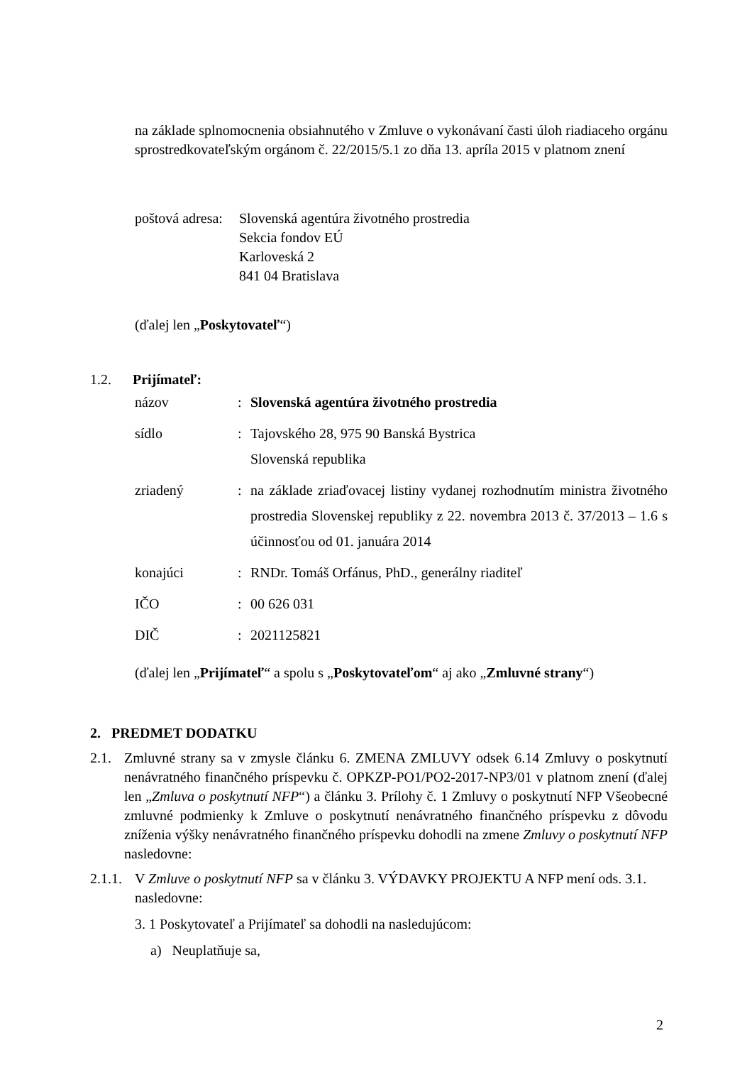na základe splnomocnenia obsiahnutého v Zmluve o vykonávaní časti úloh riadiaceho orgánu sprostredkovateľským orgánom č. 22/2015/5.1 zo dňa 13. apríla 2015 v platnom znení
poštová adresa:
Slovenská agentúra životného prostredia
Sekcia fondov EÚ
Karloveská 2
841 04 Bratislava
(ďalej len „Poskytovateľ“)
1.2. Prijímateľ:
| názov | : | Slovenská agentúra životného prostredia |
| sídlo | : | Tajovského 28, 975 90 Banská Bystrica Slovenská republika |
| zriadený | : | na základe zriaďovacej listiny vydanej rozhodnutím ministra životného prostredia Slovenskej republiky z 22. novembra 2013 č. 37/2013 – 1.6 s účinnosťou od 01. januára 2014 |
| konajúci | : | RNDr. Tomáš Orfánus, PhD., generálny riaditeľ |
| IČO | : | 00 626 031 |
| DIČ | : | 2021125821 |
(ďalej len „Prijímateľ“ a spolu s „Poskytovateľom“ aj ako „Zmluvné strany“)
2. PREDMET DODATKU
2.1. Zmluvné strany sa v zmysle článku 6. ZMENA ZMLUVY odsek 6.14 Zmluvy o poskytnutí nenávratného finančného príspevku č. OPKZP-PO1/PO2-2017-NP3/01 v platnom znení (ďalej len „Zmluva o poskytnutí NFP“) a článku 3. Prílohy č. 1 Zmluvy o poskytnutí NFP Všeobecné zmluvné podmienky k Zmluve o poskytnutí nenávratného finančného príspevku z dôvodu zníženia výšky nenávratného finančného príspevku dohodli na zmene Zmluvy o poskytnutí NFP nasledovne:
2.1.1.
V Zmluve o poskytnutí NFP sa v článku 3. VÝDAVKY PROJEKTU A NFP mení ods. 3.1. nasledovne:
3. 1 Poskytovateľ a Prijímateľ sa dohodli na nasledujúcom:
a) Neuplatňuje sa,
2